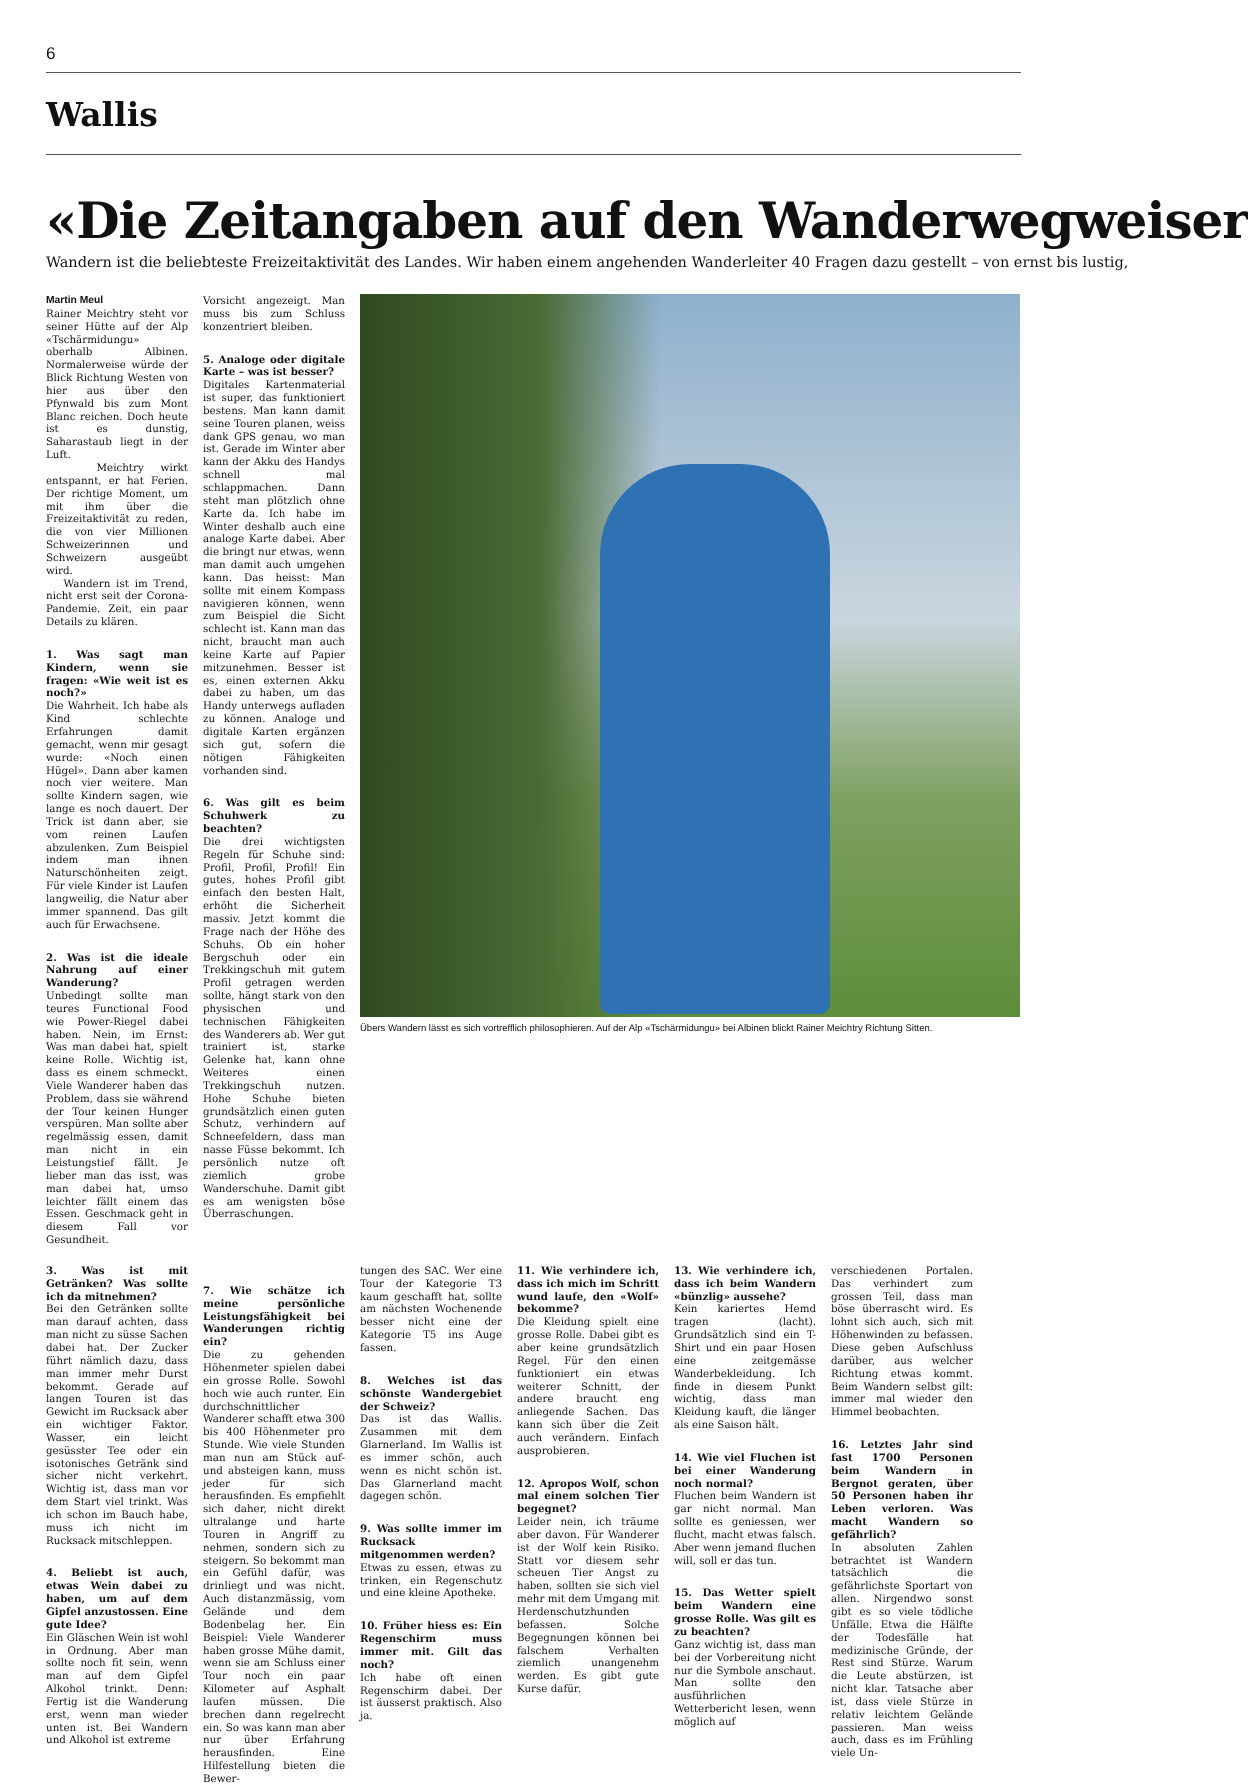6
Wallis
«Die Zeitangaben auf den Wanderwegweiser
Wandern ist die beliebteste Freizeitaktivität des Landes. Wir haben einem angehenden Wanderleiter 40 Fragen dazu gestellt – von ernst bis lustig,
Martin Meul
Rainer Meichtry steht vor seiner Hütte auf der Alp «Tschärmidungu» oberhalb Albinen. Normalerweise würde der Blick Richtung Westen von hier aus über den Pfynwald bis zum Mont Blanc reichen. Doch heute ist es dunstig, Saharastaub liegt in der Luft.
Meichtry wirkt entspannt, er hat Ferien. Der richtige Moment, um mit ihm über die Freizeitaktivität zu reden, die von vier Millionen Schweizerinnen und Schweizern ausgeübt wird.
Wandern ist im Trend, nicht erst seit der Corona-Pandemie. Zeit, ein paar Details zu klären.
1. Was sagt man Kindern, wenn sie fragen: «Wie weit ist es noch?»
Die Wahrheit. Ich habe als Kind schlechte Erfahrungen damit gemacht, wenn mir gesagt wurde: «Noch einen Hügel». Dann aber kamen noch vier weitere. Man sollte Kindern sagen, wie lange es noch dauert. Der Trick ist dann aber, sie vom reinen Laufen abzulenken. Zum Beispiel indem man ihnen Naturschönheiten zeigt. Für viele Kinder ist Laufen langweilig, die Natur aber immer spannend. Das gilt auch für Erwachsene.
2. Was ist die ideale Nahrung auf einer Wanderung?
Unbedingt sollte man teures Functional Food wie Power-Riegel dabei haben. Nein, im Ernst: Was man dabei hat, spielt keine Rolle. Wichtig ist, dass es einem schmeckt. Viele Wanderer haben das Problem, dass sie während der Tour keinen Hunger verspüren. Man sollte aber regelmässig essen, damit man nicht in ein Leistungstief fällt. Je lieber man das isst, was man dabei hat, umso leichter fällt einem das Essen. Geschmack geht in diesem Fall vor Gesundheit.
Vorsicht angezeigt. Man muss bis zum Schluss konzentriert bleiben.
5. Analoge oder digitale Karte – was ist besser?
Digitales Kartenmaterial ist super, das funktioniert bestens. Man kann damit seine Touren planen, weiss dank GPS genau, wo man ist. Gerade im Winter aber kann der Akku des Handys schnell mal schlappmachen. Dann steht man plötzlich ohne Karte da. Ich habe im Winter deshalb auch eine analoge Karte dabei. Aber die bringt nur etwas, wenn man damit auch umgehen kann. Das heisst: Man sollte mit einem Kompass navigieren können, wenn zum Beispiel die Sicht schlecht ist. Kann man das nicht, braucht man auch keine Karte auf Papier mitzunehmen. Besser ist es, einen externen Akku dabei zu haben, um das Handy unterwegs aufladen zu können. Analoge und digitale Karten ergänzen sich gut, sofern die nötigen Fähigkeiten vorhanden sind.
6. Was gilt es beim Schuhwerk zu beachten?
Die drei wichtigsten Regeln für Schuhe sind: Profil, Profil, Profil! Ein gutes, hohes Profil gibt einfach den besten Halt, erhöht die Sicherheit massiv. Jetzt kommt die Frage nach der Höhe des Schuhs. Ob ein hoher Bergschuh oder ein Trekkingschuh mit gutem Profil getragen werden sollte, hängt stark von den physischen und technischen Fähigkeiten des Wanderers ab. Wer gut trainiert ist, starke Gelenke hat, kann ohne Weiteres einen Trekkingschuh nutzen. Hohe Schuhe bieten grundsätzlich einen guten Schutz, verhindern auf Schneefeldern, dass man nasse Füsse bekommt. Ich persönlich nutze oft ziemlich grobe Wanderschuhe. Damit gibt es am wenigsten böse Überraschungen.
Übers Wandern lässt es sich vortrefflich philosophieren. Auf der Alp «Tschärmidungu» bei Albinen blickt Rainer Meichtry Richtung Sitten.
3. Was ist mit Getränken? Was sollte ich da mitnehmen?
Bei den Getränken sollte man darauf achten, dass man nicht zu süsse Sachen dabei hat. Der Zucker führt nämlich dazu, dass man immer mehr Durst bekommt. Gerade auf langen Touren ist das Gewicht im Rucksack aber ein wichtiger Faktor. Wasser, ein leicht gesüsster Tee oder ein isotonisches Getränk sind sicher nicht verkehrt. Wichtig ist, dass man vor dem Start viel trinkt. Was ich schon im Bauch habe, muss ich nicht im Rucksack mitschleppen.
4. Beliebt ist auch, etwas Wein dabei zu haben, um auf dem Gipfel anzustossen. Eine gute Idee?
Ein Gläschen Wein ist wohl in Ordnung. Aber man sollte noch fit sein, wenn man auf dem Gipfel Alkohol trinkt. Denn: Fertig ist die Wanderung erst, wenn man wieder unten ist. Bei Wandern und Alkohol ist extreme
7. Wie schätze ich meine persönliche Leistungsfähigkeit bei Wanderungen richtig ein?
Die zu gehenden Höhenmeter spielen dabei ein grosse Rolle. Sowohl hoch wie auch runter. Ein durchschnittlicher Wanderer schafft etwa 300 bis 400 Höhenmeter pro Stunde. Wie viele Stunden man nun am Stück auf- und absteigen kann, muss jeder für sich herausfinden. Es empfiehlt sich daher, nicht direkt ultralange und harte Touren in Angriff zu nehmen, sondern sich zu steigern. So bekommt man ein Gefühl dafür, was drinliegt und was nicht. Auch distanzmässig, vom Gelände und dem Bodenbelag her. Ein Beispiel: Viele Wanderer haben grosse Mühe damit, wenn sie am Schluss einer Tour noch ein paar Kilometer auf Asphalt laufen müssen. Die brechen dann regelrecht ein. So was kann man aber nur über Erfahrung herausfinden. Eine Hilfestellung bieten die Bewer-
tungen des SAC. Wer eine Tour der Kategorie T3 kaum geschafft hat, sollte am nächsten Wochenende besser nicht eine der Kategorie T5 ins Auge fassen.
8. Welches ist das schönste Wandergebiet der Schweiz?
Das ist das Wallis. Zusammen mit dem Glarnerland. Im Wallis ist es immer schön, auch wenn es nicht schön ist. Das Glarnerland macht dagegen schön.
9. Was sollte immer im Rucksack mitgenommen werden?
Etwas zu essen, etwas zu trinken, ein Regenschutz und eine kleine Apotheke.
10. Früher hiess es: Ein Regenschirm muss immer mit. Gilt das noch?
Ich habe oft einen Regenschirm dabei. Der ist äusserst praktisch. Also ja.
11. Wie verhindere ich, dass ich mich im Schritt wund laufe, den «Wolf» bekomme?
Die Kleidung spielt eine grosse Rolle. Dabei gibt es aber keine grundsätzlich Regel. Für den einen funktioniert ein etwas weiterer Schnitt, der andere braucht eng anliegende Sachen. Das kann sich über die Zeit auch verändern. Einfach ausprobieren.
12. Apropos Wolf, schon mal einem solchen Tier begegnet?
Leider nein, ich träume aber davon. Für Wanderer ist der Wolf kein Risiko. Statt vor diesem sehr scheuen Tier Angst zu haben, sollten sie sich viel mehr mit dem Umgang mit Herdenschutzhunden befassen. Solche Begegnungen können bei falschem Verhalten ziemlich unangenehm werden. Es gibt gute Kurse dafür.
13. Wie verhindere ich, dass ich beim Wandern «bünzlig» aussehe?
Kein kariertes Hemd tragen (lacht). Grundsätzlich sind ein T-Shirt und ein paar Hosen eine zeitgemässe Wanderbekleidung. Ich finde in diesem Punkt wichtig, dass man Kleidung kauft, die länger als eine Saison hält.
14. Wie viel Fluchen ist bei einer Wanderung noch normal?
Fluchen beim Wandern ist gar nicht normal. Man sollte es geniessen, wer flucht, macht etwas falsch. Aber wenn jemand fluchen will, soll er das tun.
15. Das Wetter spielt beim Wandern eine grosse Rolle. Was gilt es zu beachten?
Ganz wichtig ist, dass man bei der Vorbereitung nicht nur die Symbole anschaut. Man sollte den ausführlichen Wetterbericht lesen, wenn möglich auf
verschiedenen Portalen. Das verhindert zum grossen Teil, dass man böse überrascht wird. Es lohnt sich auch, sich mit Höhenwinden zu befassen. Diese geben Aufschluss darüber, aus welcher Richtung etwas kommt. Beim Wandern selbst gilt: immer mal wieder den Himmel beobachten.
16. Letztes Jahr sind fast 1700 Personen beim Wandern in Bergnot geraten, über 50 Personen haben ihr Leben verloren. Was macht Wandern so gefährlich?
In absoluten Zahlen betrachtet ist Wandern tatsächlich die gefährlichste Sportart von allen. Nirgendwo sonst gibt es so viele tödliche Unfälle. Etwa die Hälfte der Todesfälle hat medizinische Gründe, der Rest sind Stürze. Warum die Leute abstürzen, ist nicht klar. Tatsache aber ist, dass viele Stürze in relativ leichtem Gelände passieren. Man weiss auch, dass es im Frühling viele Un-